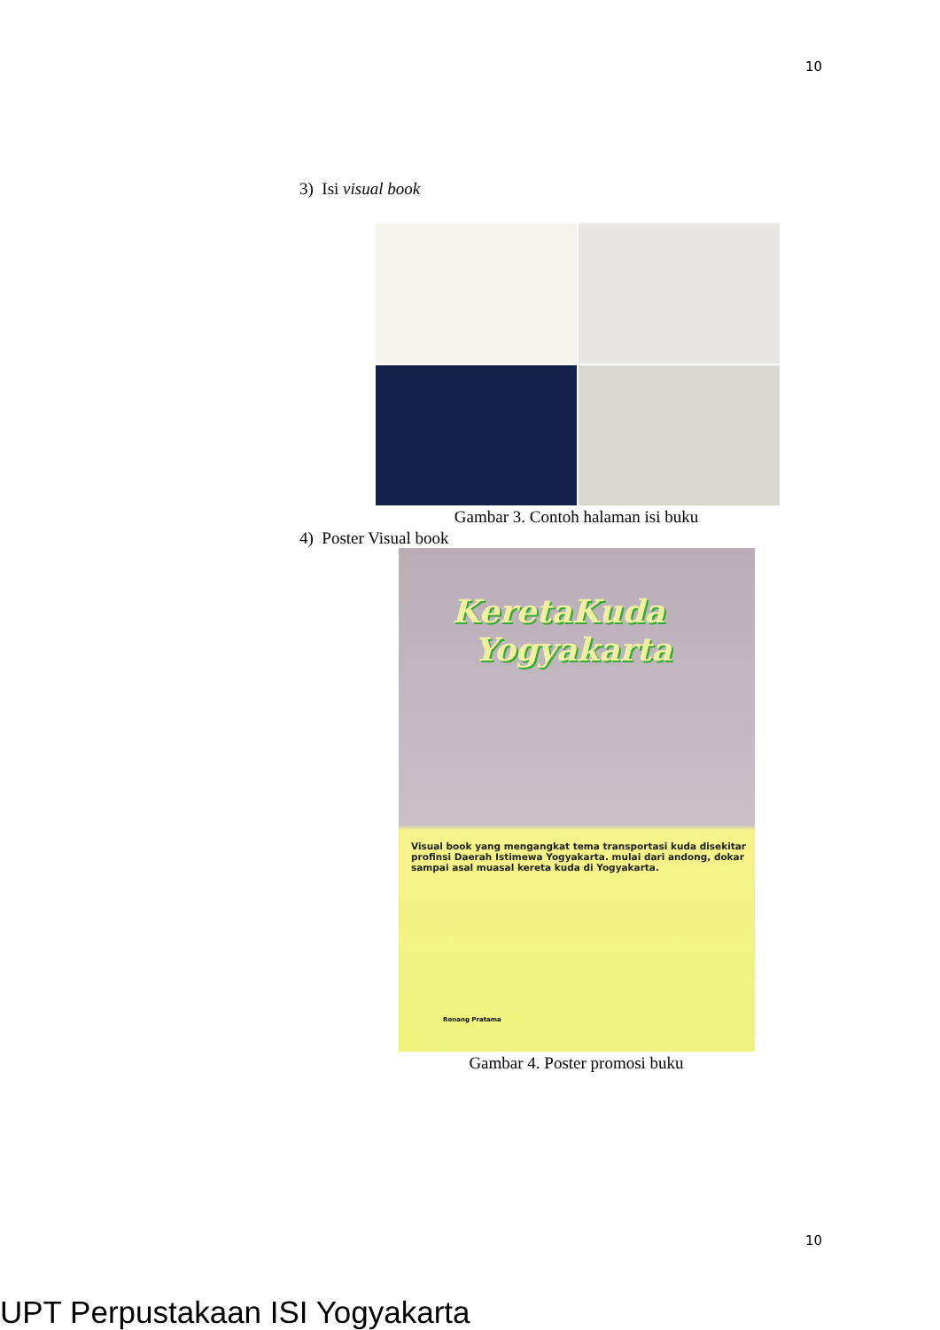10
3) Isi visual book
Gambar 3. Contoh halaman isi buku
4) Poster Visual book
KeretaKuda
Yogyakarta
Visual book yang mengangkat tema transportasi kuda disekitar profinsi Daerah Istimewa Yogyakarta. mulai dari andong, dokar sampai asal muasal kereta kuda di Yogyakarta.
Ronang Pratama
Gambar 4. Poster promosi buku
10
UPT Perpustakaan ISI Yogyakarta